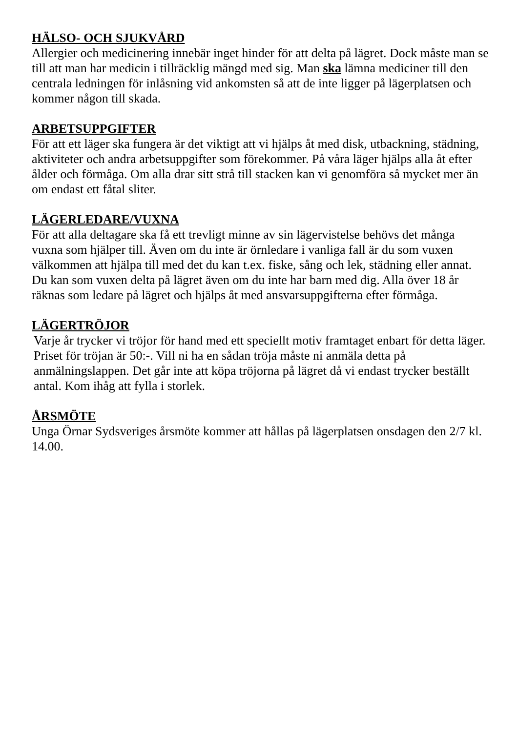HÄLSO- OCH SJUKVÅRD
Allergier och medicinering innebär inget hinder för att delta på lägret. Dock måste man se till att man har medicin i tillräcklig mängd med sig. Man ska lämna mediciner till den centrala ledningen för inlåsning vid ankomsten så att de inte ligger på lägerplatsen och kommer någon till skada.
ARBETSUPPGIFTER
För att ett läger ska fungera är det viktigt att vi hjälps åt med disk, utbackning, städning, aktiviteter och andra arbetsuppgifter som förekommer. På våra läger hjälps alla åt efter ålder och förmåga. Om alla drar sitt strå till stacken kan vi genomföra så mycket mer än om endast ett fåtal sliter.
LÄGERLEDARE/VUXNA
För att alla deltagare ska få ett trevligt minne av sin lägervistelse behövs det många vuxna som hjälper till. Även om du inte är örnledare i vanliga fall är du som vuxen välkommen att hjälpa till med det du kan t.ex. fiske, sång och lek, städning eller annat. Du kan som vuxen delta på lägret även om du inte har barn med dig. Alla över 18 år räknas som ledare på lägret och hjälps åt med ansvarsuppgifterna efter förmåga.
LÄGERTRÖJOR
Varje år trycker vi tröjor för hand med ett speciellt motiv framtaget enbart för detta läger. Priset för tröjan är 50:-. Vill ni ha en sådan tröja måste ni anmäla detta på anmälningslappen. Det går inte att köpa tröjorna på lägret då vi endast trycker beställt antal. Kom ihåg att fylla i storlek.
ÅRSMÖTE
Unga Örnar Sydsveriges årsmöte kommer att hållas på lägerplatsen onsdagen den 2/7 kl. 14.00.